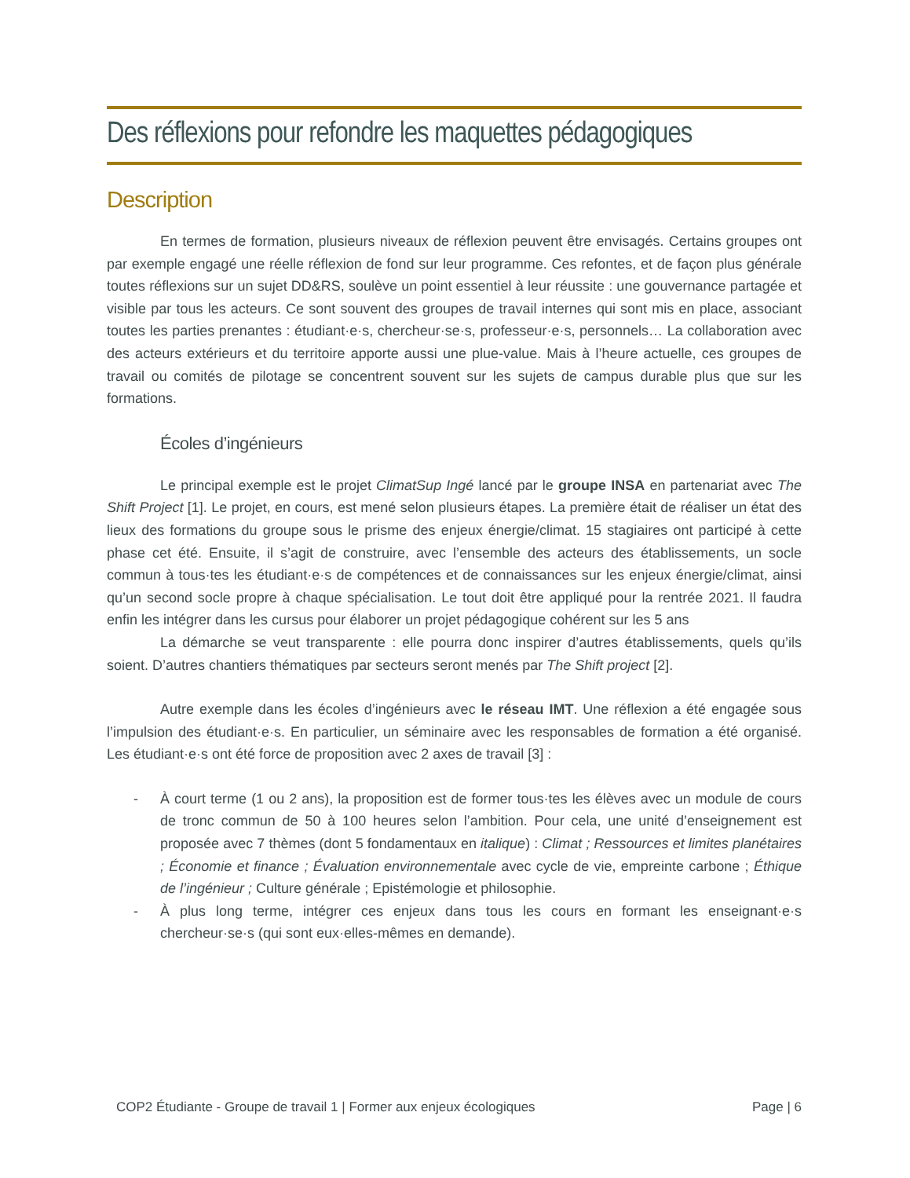Des réflexions pour refondre les maquettes pédagogiques
Description
En termes de formation, plusieurs niveaux de réflexion peuvent être envisagés. Certains groupes ont par exemple engagé une réelle réflexion de fond sur leur programme. Ces refontes, et de façon plus générale toutes réflexions sur un sujet DD&RS, soulève un point essentiel à leur réussite : une gouvernance partagée et visible par tous les acteurs. Ce sont souvent des groupes de travail internes qui sont mis en place, associant toutes les parties prenantes : étudiant·e·s, chercheur·se·s, professeur·e·s, personnels… La collaboration avec des acteurs extérieurs et du territoire apporte aussi une plue-value. Mais à l’heure actuelle, ces groupes de travail ou comités de pilotage se concentrent souvent sur les sujets de campus durable plus que sur les formations.
Écoles d’ingénieurs
Le principal exemple est le projet ClimatSup Ingé lancé par le groupe INSA en partenariat avec The Shift Project [1]. Le projet, en cours, est mené selon plusieurs étapes. La première était de réaliser un état des lieux des formations du groupe sous le prisme des enjeux énergie/climat. 15 stagiaires ont participé à cette phase cet été. Ensuite, il s’agit de construire, avec l’ensemble des acteurs des établissements, un socle commun à tous·tes les étudiant·e·s de compétences et de connaissances sur les enjeux énergie/climat, ainsi qu’un second socle propre à chaque spécialisation. Le tout doit être appliqué pour la rentrée 2021. Il faudra enfin les intégrer dans les cursus pour élaborer un projet pédagogique cohérent sur les 5 ans
La démarche se veut transparente : elle pourra donc inspirer d’autres établissements, quels qu’ils soient. D’autres chantiers thématiques par secteurs seront menés par The Shift project [2].
Autre exemple dans les écoles d’ingénieurs avec le réseau IMT. Une réflexion a été engagée sous l’impulsion des étudiant·e·s. En particulier, un séminaire avec les responsables de formation a été organisé. Les étudiant·e·s ont été force de proposition avec 2 axes de travail [3] :
- À court terme (1 ou 2 ans), la proposition est de former tous·tes les élèves avec un module de cours de tronc commun de 50 à 100 heures selon l’ambition. Pour cela, une unité d’enseignement est proposée avec 7 thèmes (dont 5 fondamentaux en italique) : Climat ; Ressources et limites planétaires ; Économie et finance ; Évaluation environnementale avec cycle de vie, empreinte carbone ; Éthique de l’ingénieur ; Culture générale ; Epistémologie et philosophie.
- À plus long terme, intégrer ces enjeux dans tous les cours en formant les enseignant·e·s chercheur·se·s (qui sont eux·elles-mêmes en demande).
COP2 Étudiante - Groupe de travail 1 | Former aux enjeux écologiques Page | 6